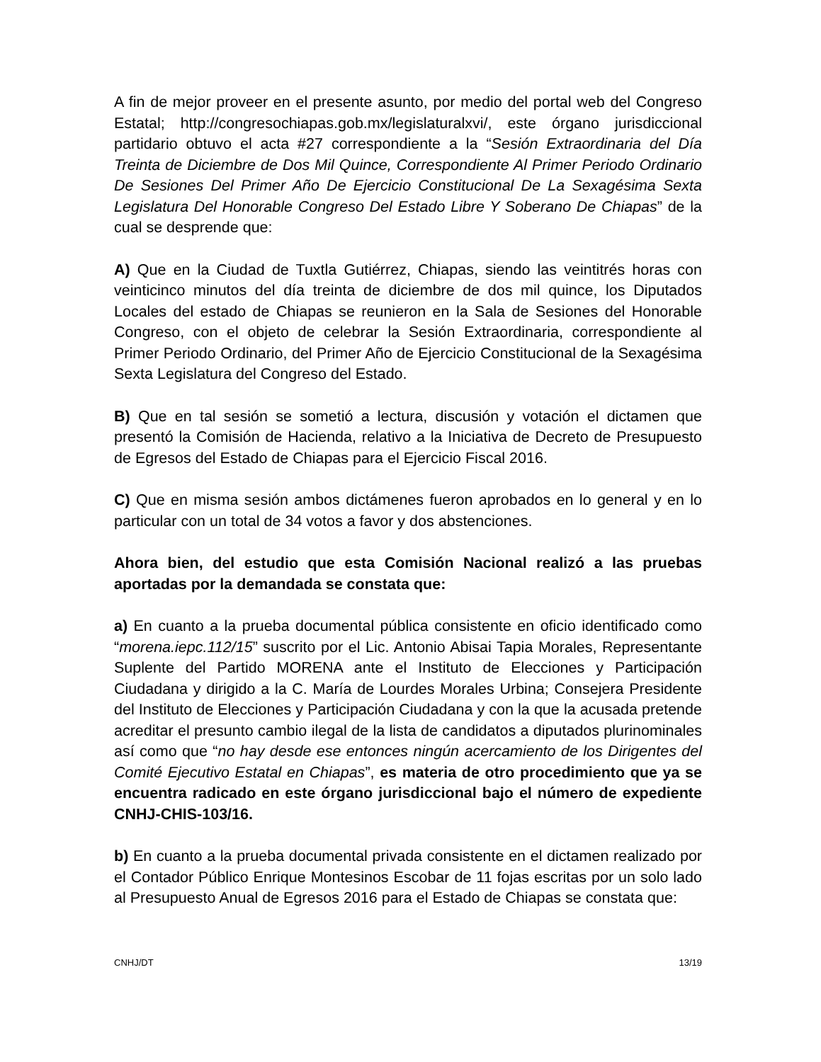A fin de mejor proveer en el presente asunto, por medio del portal web del Congreso Estatal; http://congresochiapas.gob.mx/legislaturalxvi/, este órgano jurisdiccional partidario obtuvo el acta #27 correspondiente a la “Sesión Extraordinaria del Día Treinta de Diciembre de Dos Mil Quince, Correspondiente Al Primer Periodo Ordinario De Sesiones Del Primer Año De Ejercicio Constitucional De La Sexagésima Sexta Legislatura Del Honorable Congreso Del Estado Libre Y Soberano De Chiapas” de la cual se desprende que:
A) Que en la Ciudad de Tuxtla Gutiérrez, Chiapas, siendo las veintitrés horas con veinticinco minutos del día treinta de diciembre de dos mil quince, los Diputados Locales del estado de Chiapas se reunieron en la Sala de Sesiones del Honorable Congreso, con el objeto de celebrar la Sesión Extraordinaria, correspondiente al Primer Periodo Ordinario, del Primer Año de Ejercicio Constitucional de la Sexagésima Sexta Legislatura del Congreso del Estado.
B) Que en tal sesión se sometió a lectura, discusión y votación el dictamen que presentó la Comisión de Hacienda, relativo a la Iniciativa de Decreto de Presupuesto de Egresos del Estado de Chiapas para el Ejercicio Fiscal 2016.
C) Que en misma sesión ambos dictámenes fueron aprobados en lo general y en lo particular con un total de 34 votos a favor y dos abstenciones.
Ahora bien, del estudio que esta Comisión Nacional realizó a las pruebas aportadas por la demandada se constata que:
a) En cuanto a la prueba documental pública consistente en oficio identificado como “morena.iepc.112/15” suscrito por el Lic. Antonio Abisai Tapia Morales, Representante Suplente del Partido MORENA ante el Instituto de Elecciones y Participación Ciudadana y dirigido a la C. María de Lourdes Morales Urbina; Consejera Presidente del Instituto de Elecciones y Participación Ciudadana y con la que la acusada pretende acreditar el presunto cambio ilegal de la lista de candidatos a diputados plurinominales así como que “no hay desde ese entonces ningún acercamiento de los Dirigentes del Comité Ejecutivo Estatal en Chiapas”, es materia de otro procedimiento que ya se encuentra radicado en este órgano jurisdiccional bajo el número de expediente CNHJ-CHIS-103/16.
b) En cuanto a la prueba documental privada consistente en el dictamen realizado por el Contador Público Enrique Montesinos Escobar de 11 fojas escritas por un solo lado al Presupuesto Anual de Egresos 2016 para el Estado de Chiapas se constata que:
CNHJ/DT 13/19